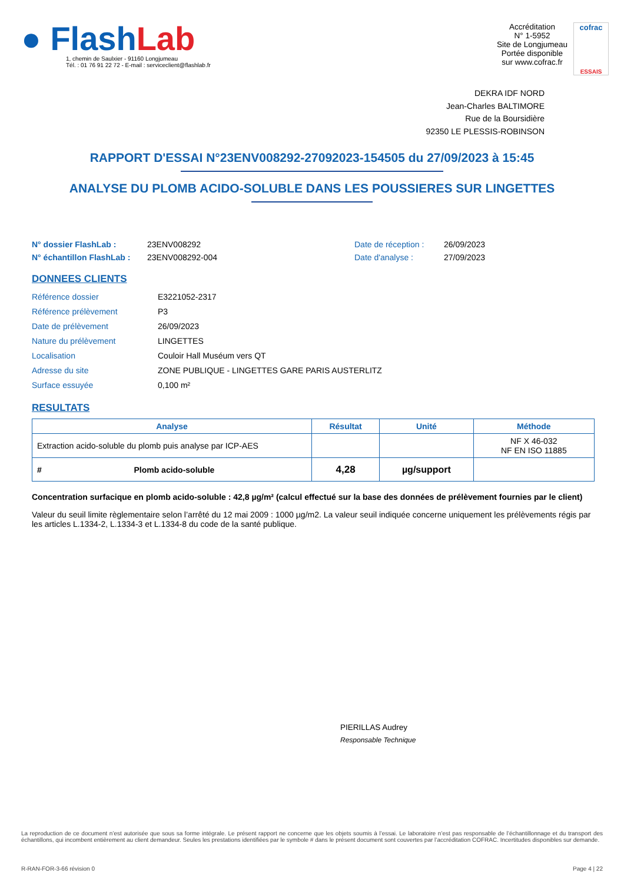● FlashLab
1, chemin de Saulxier - 91160 Longjumeau
Tél. : 01 76 91 22 72 - E-mail : serviceclient@flashlab.fr
Accréditation
N° 1-5952
Site de Longjumeau
Portée disponible
sur www.cofrac.fr
cofrac
ESSAIS
DEKRA IDF NORD
Jean-Charles BALTIMORE
Rue de la Boursidière
92350 LE PLESSIS-ROBINSON
RAPPORT D'ESSAI N°23ENV008292-27092023-154505 du 27/09/2023 à 15:45
ANALYSE DU PLOMB ACIDO-SOLUBLE DANS LES POUSSIERES SUR LINGETTES
N° dossier FlashLab : 23ENV008292 Date de réception : 26/09/2023 N° échantillon FlashLab : 23ENV008292-004 Date d'analyse : 27/09/2023
DONNEES CLIENTS
Référence dossier E3221052-2317 Référence prélèvement P3 Date de prélèvement 26/09/2023 Nature du prélèvement LINGETTES Localisation Couloir Hall Muséum vers QT Adresse du site ZONE PUBLIQUE - LINGETTES GARE PARIS AUSTERLITZ Surface essuyée 0,100 m²
RESULTATS
| Analyse | Résultat | Unité | Méthode |
| --- | --- | --- | --- |
| Extraction acido-soluble du plomb puis analyse par ICP-AES | | | NF X 46-032 NF EN ISO 11885 |
| # Plomb acido-soluble | 4,28 | µg/support | |
Concentration surfacique en plomb acido-soluble : 42,8 µg/m² (calcul effectué sur la base des données de prélèvement fournies par le client)
Valeur du seuil limite règlementaire selon l’arrêté du 12 mai 2009 : 1000 µg/m2. La valeur seuil indiquée concerne uniquement les prélèvements régis par les articles L.1334-2, L.1334-3 et L.1334-8 du code de la santé publique.
PIERILLAS Audrey
Responsable Technique
La reproduction de ce document n’est autorisée que sous sa forme intégrale. Le présent rapport ne concerne que les objets soumis à l’essai. Le laboratoire n’est pas responsable de l’échantillonnage et du transport des échantillons, qui incombent entièrement au client demandeur. Seules les prestations identifiées par le symbole # dans le présent document sont couvertes par l’accréditation COFRAC. Incertitudes disponibles sur demande.
R-RAN-FOR-3-66 révision 0 Page 4 | 22